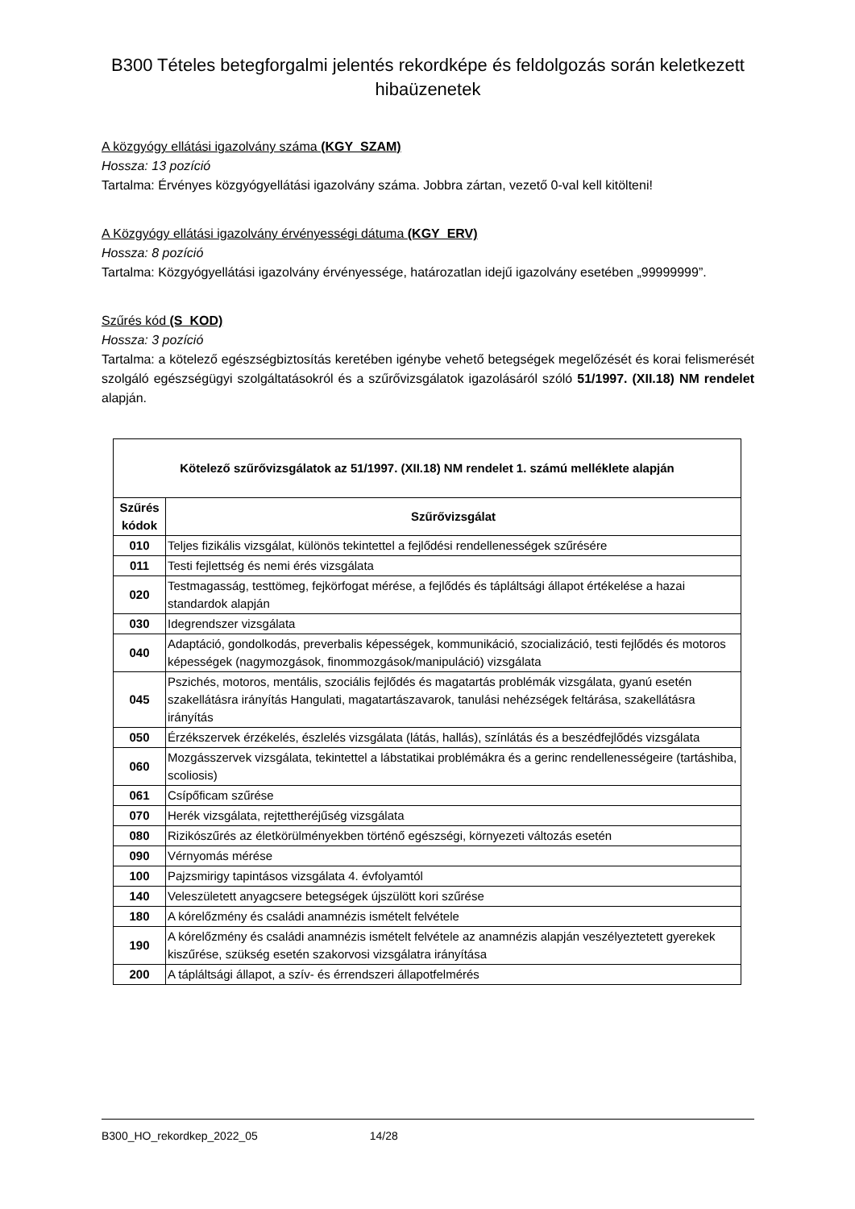B300 Tételes betegforgalmi jelentés rekordképe és feldolgozás során keletkezett hibaüzenetek
A közgyógy ellátási igazolvány száma (KGY_SZAM)
Hossza: 13 pozíció
Tartalma: Érvényes közgyógyellátási igazolvány száma. Jobbra zártan, vezető 0-val kell kitölteni!
A Közgyógy ellátási igazolvány érvényességi dátuma (KGY_ERV)
Hossza: 8 pozíció
Tartalma: Közgyógyellátási igazolvány érvényessége, határozatlan idejű igazolvány esetében „99999999”.
Szűrés kód (S_KOD)
Hossza: 3 pozíció
Tartalma: a kötelező egészségbiztosítás keretében igénybe vehető betegségek megelőzését és korai felismerését szolgáló egészségügyi szolgáltatásokról és a szűrővizsgálatok igazolásáról szóló 51/1997. (XII.18) NM rendelet alapján.
| Kötelező szűrővizsgálatok az 51/1997. (XII.18) NM rendelet 1. számú melléklete alapján | |
| --- | --- |
| Szűrés kódok | Szűrővizsgálat |
| 010 | Teljes fizikális vizsgálat, különös tekintettel a fejlődési rendellenességek szűrésére |
| 011 | Testi fejlettség és nemi érés vizsgálata |
| 020 | Testmagasság, testtömeg, fejkörfogat mérése, a fejlődés és tápláltsági állapot értékelése a hazai standardok alapján |
| 030 | Idegrendszer vizsgálata |
| 040 | Adaptáció, gondolkodás, preverbalis képességek, kommunikáció, szocializáció, testi fejlődés és motoros képességek (nagymozgások, finommozgások/manipuláció) vizsgálata |
| 045 | Pszichés, motoros, mentális, szociális fejlődés és magatartás problémák vizsgálata, gyanú esetén szakellátásra irányítás Hangulati, magatartászavarok, tanulási nehézségek feltárása, szakellátásra irányítás |
| 050 | Érzékszervek érzékelés, észlelés vizsgálata (látás, hallás), színlátás és a beszédfejlődés vizsgálata |
| 060 | Mozgásszervek vizsgálata, tekintettel a lábstatikai problémákra és a gerinc rendellenességeire (tartáshiba, scoliosis) |
| 061 | Csípőficam szűrése |
| 070 | Herék vizsgálata, rejtettheréjűség vizsgálata |
| 080 | Rizikószűrés az életkörülményekben történő egészségi, környezeti változás esetén |
| 090 | Vérnyomás mérése |
| 100 | Pajzsmirigy tapintásos vizsgálata 4. évfolyamtól |
| 140 | Veleszületett anyagcsere betegségek újszülött kori szűrése |
| 180 | A kórelőzmény és családi anamnézis ismételt felvétele |
| 190 | A kórelőzmény és családi anamnézis ismételt felvétele az anamnézis alapján veszélyeztetett gyerekek kiszűrése, szükség esetén szakorvosi vizsgálatra irányítása |
| 200 | A tápláltsági állapot, a szív- és érrendszeri állapotfelmérés |
B300_HO_rekordkep_2022_05 14/28